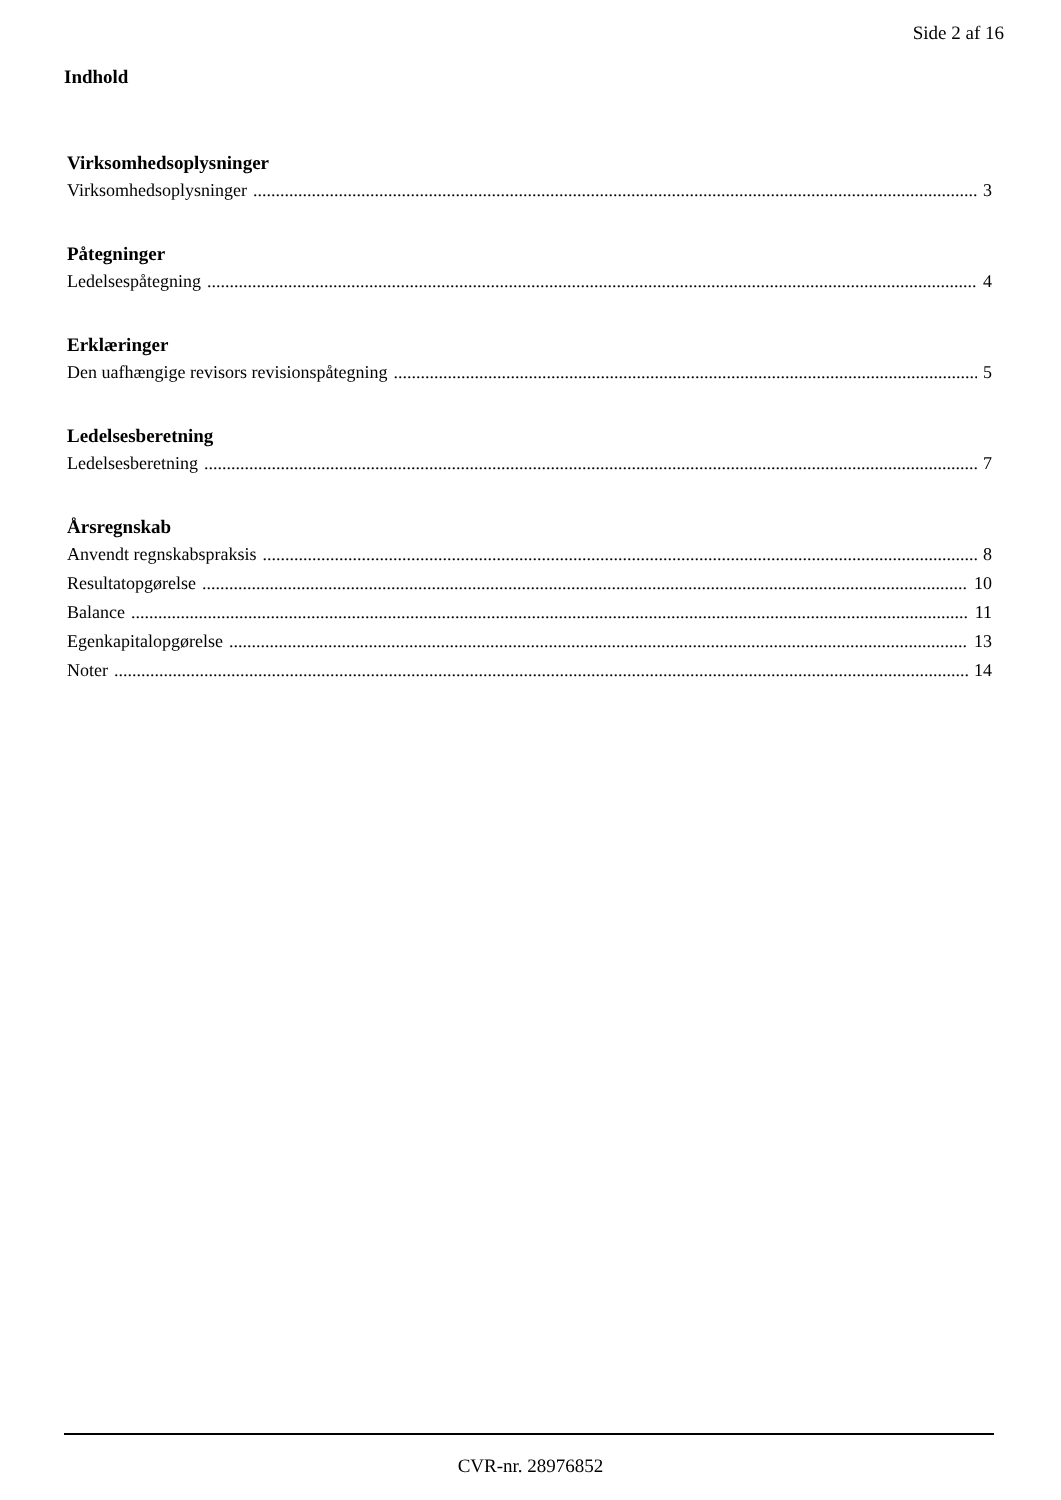Side 2 af 16
Indhold
Virksomhedsoplysninger
Virksomhedsoplysninger 3
Påtegninger
Ledelsespåtegning 4
Erklæringer
Den uafhængige revisors revisionspåtegning 5
Ledelsesberetning
Ledelsesberetning 7
Årsregnskab
Anvendt regnskabspraksis 8
Resultatopgørelse 10
Balance 11
Egenkapitalopgørelse 13
Noter 14
CVR-nr. 28976852